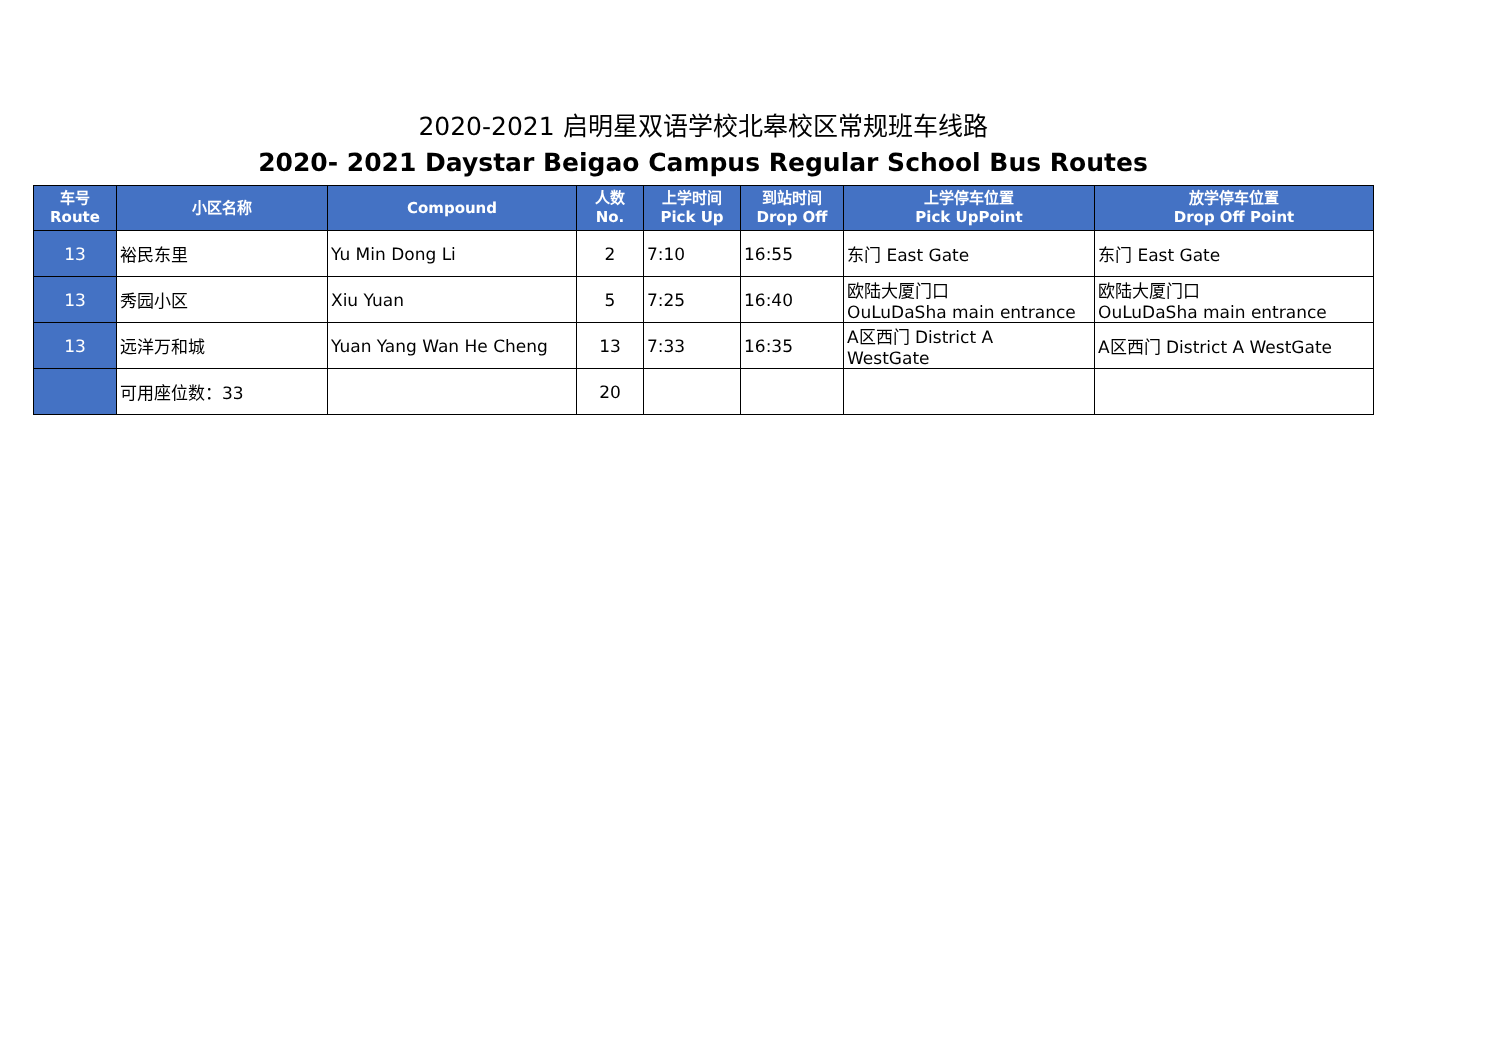2020-2021 启明星双语学校北皋校区常规班车线路
2020- 2021 Daystar Beigao Campus Regular School Bus Routes
| 车号 Route | 小区名称 | Compound | 人数 No. | 上学时间 Pick Up | 到站时间 Drop Off | 上学停车位置 Pick UpPoint | 放学停车位置 Drop Off Point |
| --- | --- | --- | --- | --- | --- | --- | --- |
| 13 | 裕民东里 | Yu Min Dong Li | 2 | 7:10 | 16:55 | 东门 East Gate | 东门 East Gate |
| 13 | 秀园小区 | Xiu Yuan | 5 | 7:25 | 16:40 | 欧陆大厦门口 OuLuDaSha main entrance | 欧陆大厦门口 OuLuDaSha main entrance |
| 13 | 远洋万和城 | Yuan Yang Wan He Cheng | 13 | 7:33 | 16:35 | A区西门 District A WestGate | A区西门 District A WestGate |
| | 可用座位数：33 | | 20 | | | | |